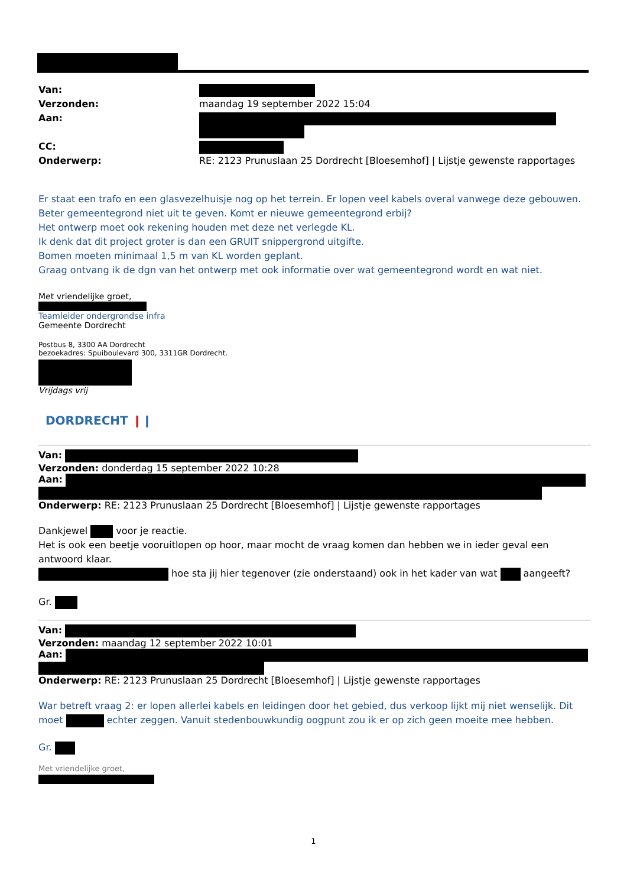| Van: | |
| Verzonden: | maandag 19 september 2022 15:04 |
| Aan: | |
| CC: | |
| Onderwerp: | RE: 2123 Prunuslaan 25 Dordrecht [Bloesemhof] / Lijstje gewenste rapportages |
Er staat een trafo en een glasvezelhuisje nog op het terrein. Er lopen veel kabels overal vanwege deze gebouwen.
Beter gemeentegrond niet uit te geven. Komt er nieuwe gemeentegrond erbij?
Het ontwerp moet ook rekening houden met deze net verlegde KL.
Ik denk dat dit project groter is dan een GRUIT snippergrond uitgifte.
Bomen moeten minimaal 1,5 m van KL worden geplant.
Graag ontvang ik de dgn van het ontwerp met ook informatie over wat gemeentegrond wordt en wat niet.
Met vriendelijke groet,
Teamleider ondergrondse infra
Gemeente Dordrecht
Postbus 8, 3300 AA Dordrecht
bezoekadres: Spuiboulevard 300, 3311GR Dordrecht.
Vrijdags vrij
DORDRECHT ❙❙
Van:
Verzonden: donderdag 15 september 2022 10:28
Aan:
Onderwerp: RE: 2123 Prunuslaan 25 Dordrecht [Bloesemhof] | Lijstje gewenste rapportages
Dankjewel voor je reactie.
Het is ook een beetje vooruitlopen op hoor, maar mocht de vraag komen dan hebben we in ieder geval een antwoord klaar.
hoe sta jij hier tegenover (zie onderstaand) ook in het kader van wat aangeeft?
Gr.
Van:
Verzonden: maandag 12 september 2022 10:01
Aan:
Onderwerp: RE: 2123 Prunuslaan 25 Dordrecht [Bloesemhof] | Lijstje gewenste rapportages
War betreft vraag 2: er lopen allerlei kabels en leidingen door het gebied, dus verkoop lijkt mij niet wenselijk. Dit moet echter zeggen. Vanuit stedenbouwkundig oogpunt zou ik er op zich geen moeite mee hebben.
Gr.
Met vriendelijke groet,
1